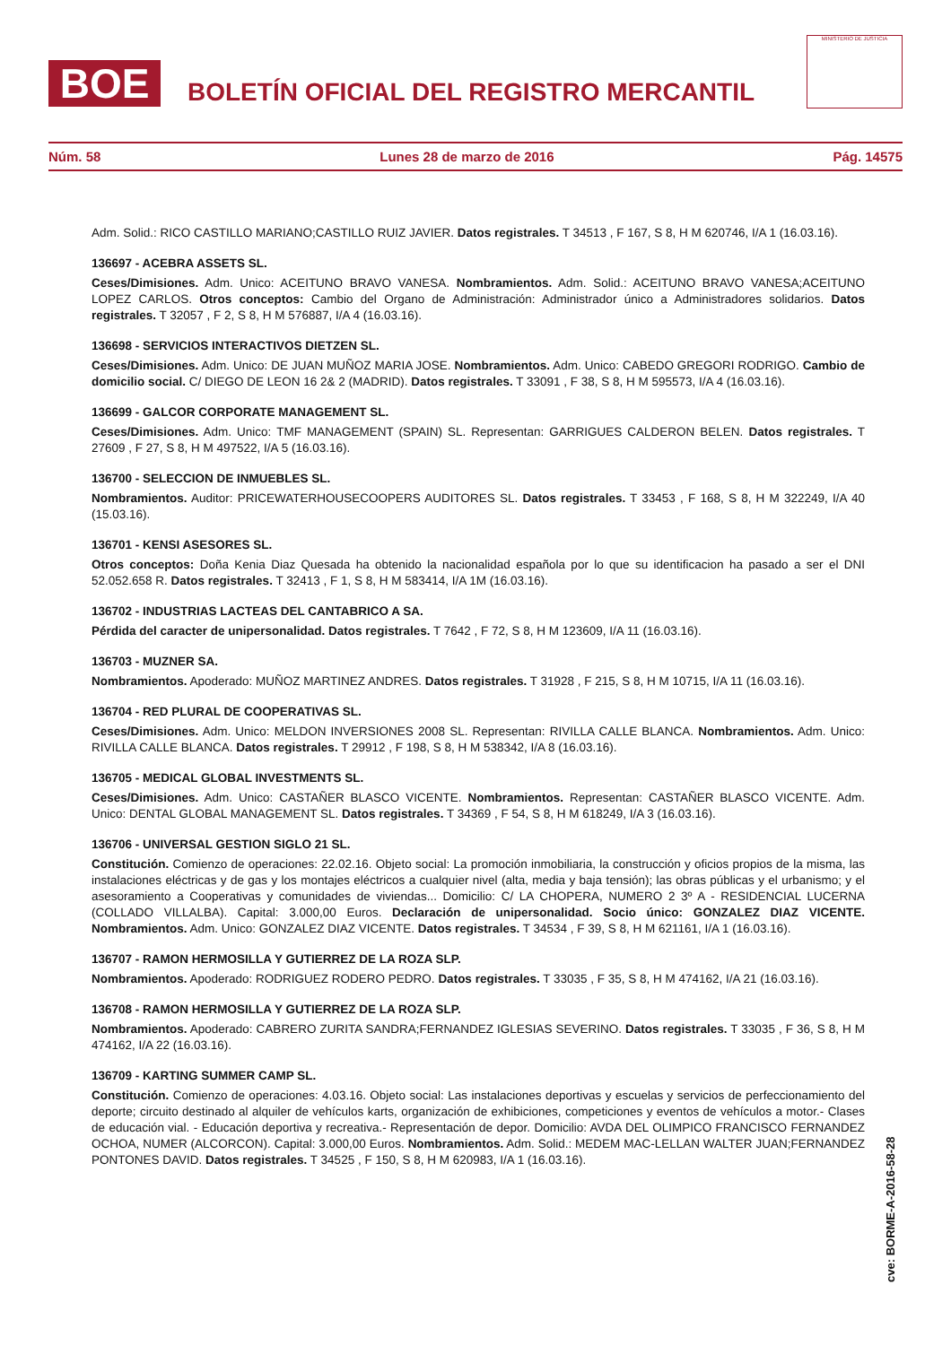BOE
BOLETÍN OFICIAL DEL REGISTRO MERCANTIL
MINISTERIO DE JUSTICIA
Núm. 58 Lunes 28 de marzo de 2016 Pág. 14575
Adm. Solid.: RICO CASTILLO MARIANO;CASTILLO RUIZ JAVIER. Datos registrales. T 34513 , F 167, S 8, H M 620746, I/A 1 (16.03.16).
136697 - ACEBRA ASSETS SL.
Ceses/Dimisiones. Adm. Unico: ACEITUNO BRAVO VANESA. Nombramientos. Adm. Solid.: ACEITUNO BRAVO VANESA;ACEITUNO LOPEZ CARLOS. Otros conceptos: Cambio del Organo de Administración: Administrador único a Administradores solidarios. Datos registrales. T 32057 , F 2, S 8, H M 576887, I/A 4 (16.03.16).
136698 - SERVICIOS INTERACTIVOS DIETZEN SL.
Ceses/Dimisiones. Adm. Unico: DE JUAN MUÑOZ MARIA JOSE. Nombramientos. Adm. Unico: CABEDO GREGORI RODRIGO. Cambio de domicilio social. C/ DIEGO DE LEON 16 2& 2 (MADRID). Datos registrales. T 33091 , F 38, S 8, H M 595573, I/A 4 (16.03.16).
136699 - GALCOR CORPORATE MANAGEMENT SL.
Ceses/Dimisiones. Adm. Unico: TMF MANAGEMENT (SPAIN) SL. Representan: GARRIGUES CALDERON BELEN. Datos registrales. T 27609 , F 27, S 8, H M 497522, I/A 5 (16.03.16).
136700 - SELECCION DE INMUEBLES SL.
Nombramientos. Auditor: PRICEWATERHOUSECOOPERS AUDITORES SL. Datos registrales. T 33453 , F 168, S 8, H M 322249, I/A 40 (15.03.16).
136701 - KENSI ASESORES SL.
Otros conceptos: Doña Kenia Diaz Quesada ha obtenido la nacionalidad española por lo que su identificacion ha pasado a ser el DNI 52.052.658 R. Datos registrales. T 32413 , F 1, S 8, H M 583414, I/A 1M (16.03.16).
136702 - INDUSTRIAS LACTEAS DEL CANTABRICO A SA.
Pérdida del caracter de unipersonalidad. Datos registrales. T 7642 , F 72, S 8, H M 123609, I/A 11 (16.03.16).
136703 - MUZNER SA.
Nombramientos. Apoderado: MUÑOZ MARTINEZ ANDRES. Datos registrales. T 31928 , F 215, S 8, H M 10715, I/A 11 (16.03.16).
136704 - RED PLURAL DE COOPERATIVAS SL.
Ceses/Dimisiones. Adm. Unico: MELDON INVERSIONES 2008 SL. Representan: RIVILLA CALLE BLANCA. Nombramientos. Adm. Unico: RIVILLA CALLE BLANCA. Datos registrales. T 29912 , F 198, S 8, H M 538342, I/A 8 (16.03.16).
136705 - MEDICAL GLOBAL INVESTMENTS SL.
Ceses/Dimisiones. Adm. Unico: CASTAÑER BLASCO VICENTE. Nombramientos. Representan: CASTAÑER BLASCO VICENTE. Adm. Unico: DENTAL GLOBAL MANAGEMENT SL. Datos registrales. T 34369 , F 54, S 8, H M 618249, I/A 3 (16.03.16).
136706 - UNIVERSAL GESTION SIGLO 21 SL.
Constitución. Comienzo de operaciones: 22.02.16. Objeto social: La promoción inmobiliaria, la construcción y oficios propios de la misma, las instalaciones eléctricas y de gas y los montajes eléctricos a cualquier nivel (alta, media y baja tensión); las obras públicas y el urbanismo; y el asesoramiento a Cooperativas y comunidades de viviendas... Domicilio: C/ LA CHOPERA, NUMERO 2 3º A - RESIDENCIAL LUCERNA (COLLADO VILLALBA). Capital: 3.000,00 Euros. Declaración de unipersonalidad. Socio único: GONZALEZ DIAZ VICENTE. Nombramientos. Adm. Unico: GONZALEZ DIAZ VICENTE. Datos registrales. T 34534 , F 39, S 8, H M 621161, I/A 1 (16.03.16).
136707 - RAMON HERMOSILLA Y GUTIERREZ DE LA ROZA SLP.
Nombramientos. Apoderado: RODRIGUEZ RODERO PEDRO. Datos registrales. T 33035 , F 35, S 8, H M 474162, I/A 21 (16.03.16).
136708 - RAMON HERMOSILLA Y GUTIERREZ DE LA ROZA SLP.
Nombramientos. Apoderado: CABRERO ZURITA SANDRA;FERNANDEZ IGLESIAS SEVERINO. Datos registrales. T 33035 , F 36, S 8, H M 474162, I/A 22 (16.03.16).
136709 - KARTING SUMMER CAMP SL.
Constitución. Comienzo de operaciones: 4.03.16. Objeto social: Las instalaciones deportivas y escuelas y servicios de perfeccionamiento del deporte; circuito destinado al alquiler de vehículos karts, organización de exhibiciones, competiciones y eventos de vehículos a motor.- Clases de educación vial. - Educación deportiva y recreativa.- Representación de depor. Domicilio: AVDA DEL OLIMPICO FRANCISCO FERNANDEZ OCHOA, NUMER (ALCORCON). Capital: 3.000,00 Euros. Nombramientos. Adm. Solid.: MEDEM MAC-LELLAN WALTER JUAN;FERNANDEZ PONTONES DAVID. Datos registrales. T 34525 , F 150, S 8, H M 620983, I/A 1 (16.03.16).
cve: BORME-A-2016-58-28